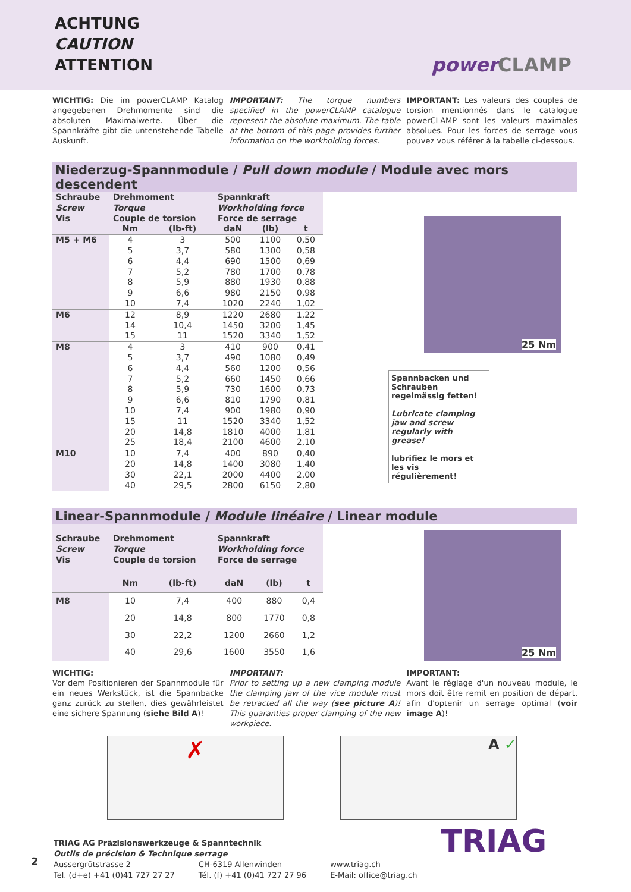ACHTUNG
CAUTION
ATTENTION
power CLAMP
WICHTIG: Die im powerCLAMP Katalog angegebenen Drehmomente sind die absoluten Maximalwerte. Über die Spannkräfte gibt die untenstehende Tabelle Auskunft.
IMPORTANT: The torque numbers specified in the powerCLAMP catalogue represent the absolute maximum. The table at the bottom of this page provides further information on the workholding forces.
IMPORTANT: Les valeurs des couples de torsion mentionnés dans le catalogue powerCLAMP sont les valeurs maximales absolues. Pour les forces de serrage vous pouvez vous référer à la tabelle ci-dessous.
Niederzug-Spannmodule / Pull down module / Module avec mors descendent
| Schraube Screw Vis | Drehmoment Torque Couple de torsion | | Spannkraft Workholding force Force de serrage | | |
| --- | --- | --- | --- | --- | --- |
| | Nm | (lb-ft) | daN | (lb) | t |
| M5 + M6 | 4 | 3 | 500 | 1100 | 0,50 |
| | 5 | 3,7 | 580 | 1300 | 0,58 |
| | 6 | 4,4 | 690 | 1500 | 0,69 |
| | 7 | 5,2 | 780 | 1700 | 0,78 |
| | 8 | 5,9 | 880 | 1930 | 0,88 |
| | 9 | 6,6 | 980 | 2150 | 0,98 |
| | 10 | 7,4 | 1020 | 2240 | 1,02 |
| M6 | 12 | 8,9 | 1220 | 2680 | 1,22 |
| | 14 | 10,4 | 1450 | 3200 | 1,45 |
| | 15 | 11 | 1520 | 3340 | 1,52 |
| M8 | 4 | 3 | 410 | 900 | 0,41 |
| | 5 | 3,7 | 490 | 1080 | 0,49 |
| | 6 | 4,4 | 560 | 1200 | 0,56 |
| | 7 | 5,2 | 660 | 1450 | 0,66 |
| | 8 | 5,9 | 730 | 1600 | 0,73 |
| | 9 | 6,6 | 810 | 1790 | 0,81 |
| | 10 | 7,4 | 900 | 1980 | 0,90 |
| | 15 | 11 | 1520 | 3340 | 1,52 |
| | 20 | 14,8 | 1810 | 4000 | 1,81 |
| | 25 | 18,4 | 2100 | 4600 | 2,10 |
| M10 | 10 | 7,4 | 400 | 890 | 0,40 |
| | 20 | 14,8 | 1400 | 3080 | 1,40 |
| | 30 | 22,1 | 2000 | 4400 | 2,00 |
| | 40 | 29,5 | 2800 | 6150 | 2,80 |
25 Nm
Spannbacken und Schrauben regelmässig fetten!
Lubricate clamping jaw and screw regularly with grease!
lubrifiez le mors et les vis régulièrement!
Linear-Spannmodule / Module linéaire / Linear module
| Schraube Screw Vis | Drehmoment Torque Couple de torsion | | Spannkraft Workholding force Force de serrage | | |
| --- | --- | --- | --- | --- | --- |
| | Nm | (lb-ft) | daN | (lb) | t |
| M8 | 10 | 7,4 | 400 | 880 | 0,4 |
| | 20 | 14,8 | 800 | 1770 | 0,8 |
| | 30 | 22,2 | 1200 | 2660 | 1,2 |
| | 40 | 29,6 | 1600 | 3550 | 1,6 |
25 Nm
WICHTIG:
Vor dem Positionieren der Spannmodule für ein neues Werkstück, ist die Spannbacke ganz zurück zu stellen, dies gewährleistet eine sichere Spannung (siehe Bild A)!
IMPORTANT:
Prior to setting up a new clamping module the clamping jaw of the vice module must be retracted all the way (see picture A)! This guaranties proper clamping of the new workpiece.
IMPORTANT:
Avant le réglage d'un nouveau module, le mors doit être remit en position de départ, afin d'optenir un serrage optimal (voir image A)!
✗
A ✓
TRIAG AG Präzisionswerkzeuge & Spanntechnik
Outils de précision & Technique serrage
Aussergrütstrasse 2
Tel. (d+e) +41 (0)41 727 27 27
CH-6319 Allenwinden
Tél. (f) +41 (0)41 727 27 96
www.triag.ch
E-Mail: office@triag.ch
TRIAG
2